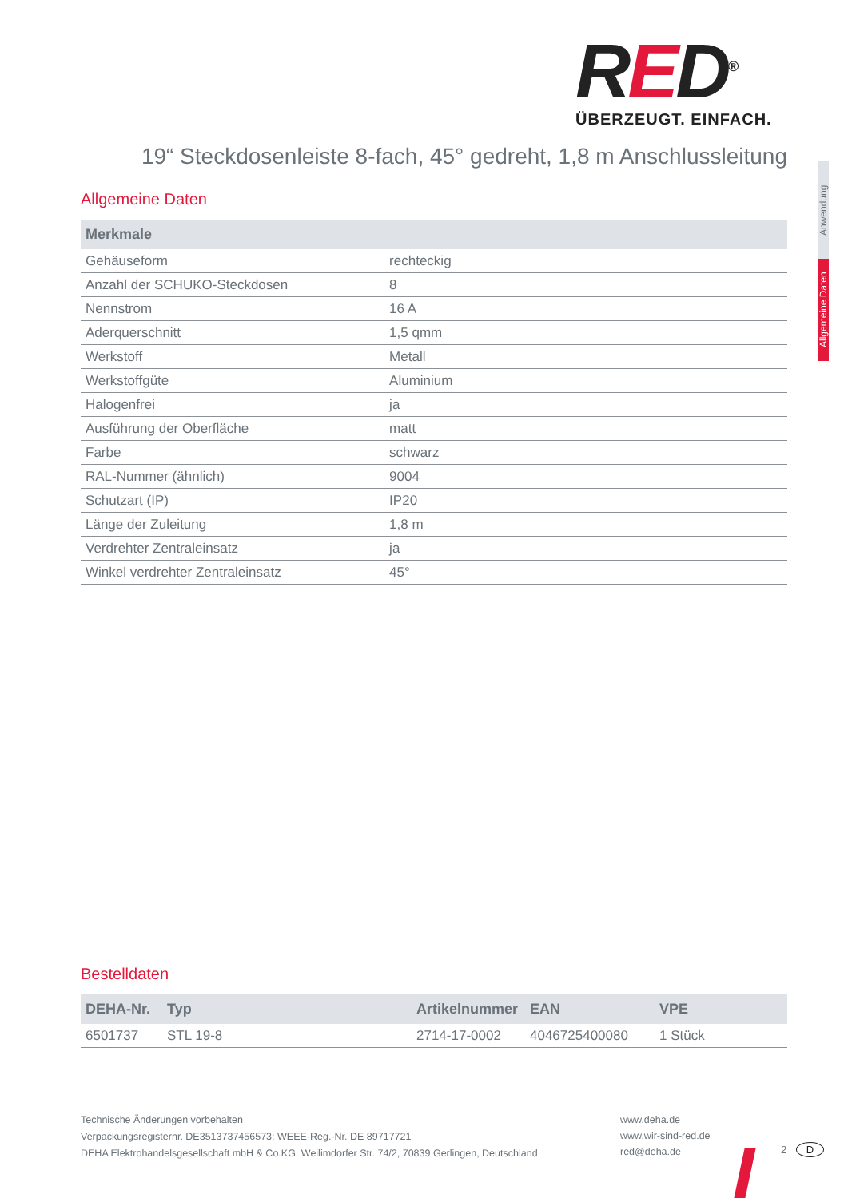RED<sup>®</sup>
ÜBERZEUGT. EINFACH.
19“ Steckdosenleiste 8-fach, 45° gedreht, 1,8 m Anschlussleitung
Anwendung
Allgemeine Daten
Allgemeine Daten
| Merkmale | |
| --- | --- |
| Gehäuseform | rechteckig |
| Anzahl der SCHUKO-Steckdosen | 8 |
| Nennstrom | 16 A |
| Aderquerschnitt | 1,5 qmm |
| Werkstoff | Metall |
| Werkstoffgüte | Aluminium |
| Halogenfrei | ja |
| Ausführung der Oberfläche | matt |
| Farbe | schwarz |
| RAL-Nummer (ähnlich) | 9004 |
| Schutzart (IP) | IP20 |
| Länge der Zuleitung | 1,8 m |
| Verdrehter Zentraleinsatz | ja |
| Winkel verdrehter Zentraleinsatz | 45° |
Bestelldaten
| DEHA-Nr. | Typ | Artikelnummer | EAN | VPE |
| --- | --- | --- | --- | --- |
| 6501737 | STL 19-8 | 2714-17-0002 | 4046725400080 | 1 Stück |
Technische Änderungen vorbehalten
Verpackungsregisternr. DE3513737456573; WEEE-Reg.-Nr. DE 89717721
DEHA Elektrohandelsgesellschaft mbH & Co.KG, Weilimdorfer Str. 74/2, 70839 Gerlingen, Deutschland
www.deha.de
www.wir-sind-red.de
red@deha.de
2 D